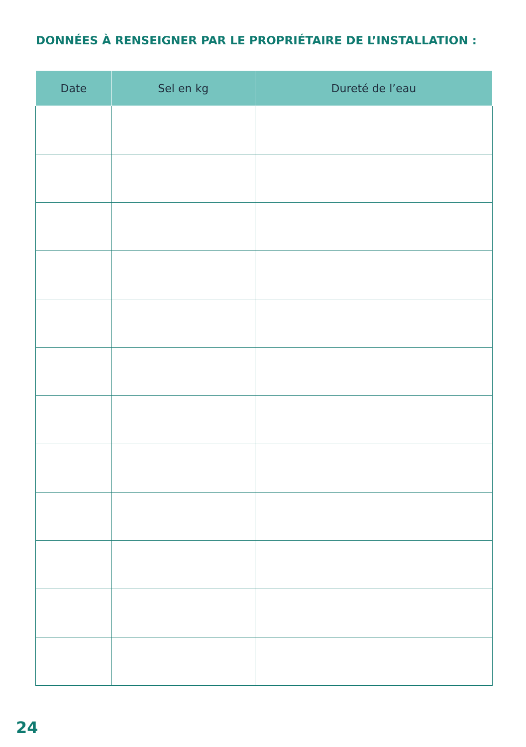DONNÉES À RENSEIGNER PAR LE PROPRIÉTAIRE DE L’INSTALLATION :
| Date | Sel en kg | Dureté de l’eau |
| --- | --- | --- |
24